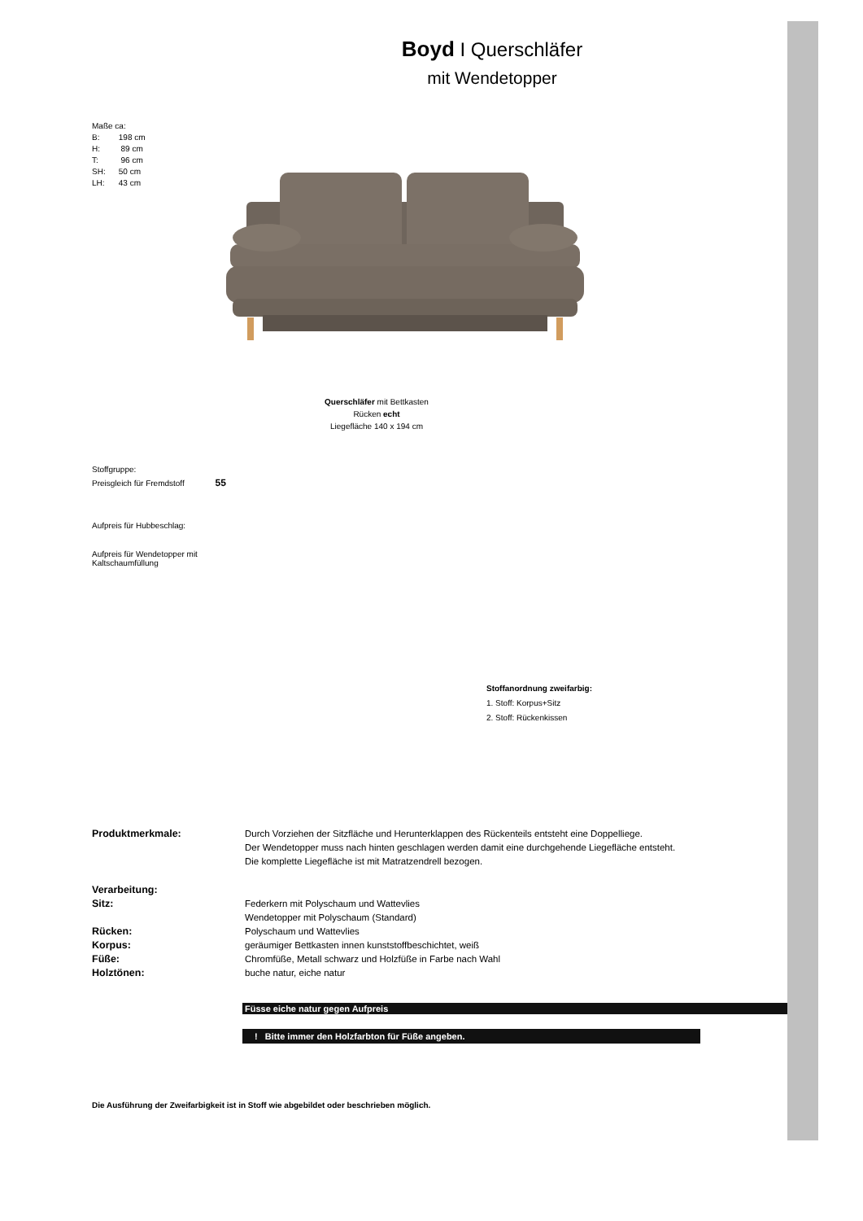Boyd I Querschläfer
mit Wendetopper
Maße ca:
B: 198 cm
H: 89 cm
T: 96 cm
SH: 50 cm
LH: 43 cm
Querschläfer mit Bettkasten
Rücken echt
Liegefläche 140 x 194 cm
Stoffgruppe:
Preisgleich für Fremdstoff 55
Aufpreis für Hubbeschlag:
Aufpreis für Wendetopper mit
Kaltschaumfüllung
Stoffanordnung zweifarbig:
1. Stoff: Korpus+Sitz
2. Stoff: Rückenkissen
Produktmerkmale: Durch Vorziehen der Sitzfläche und Herunterklappen des Rückenteils entsteht eine Doppelliege.
Der Wendetopper muss nach hinten geschlagen werden damit eine durchgehende Liegefläche entsteht.
Die komplette Liegefläche ist mit Matratzendrell bezogen.
Verarbeitung:
Sitz: Federkern mit Polyschaum und Wattevlies
Wendetopper mit Polyschaum (Standard)
Rücken: Polyschaum und Wattevlies
Korpus: geräumiger Bettkasten innen kunststoffbeschichtet, weiß
Füße: Chromfüße, Metall schwarz und Holzfüße in Farbe nach Wahl
Holztönen: buche natur, eiche natur
Füsse eiche natur gegen Aufpreis
! Bitte immer den Holzfarbton für Füße angeben.
Die Ausführung der Zweifarbigkeit ist in Stoff wie abgebildet oder beschrieben möglich.